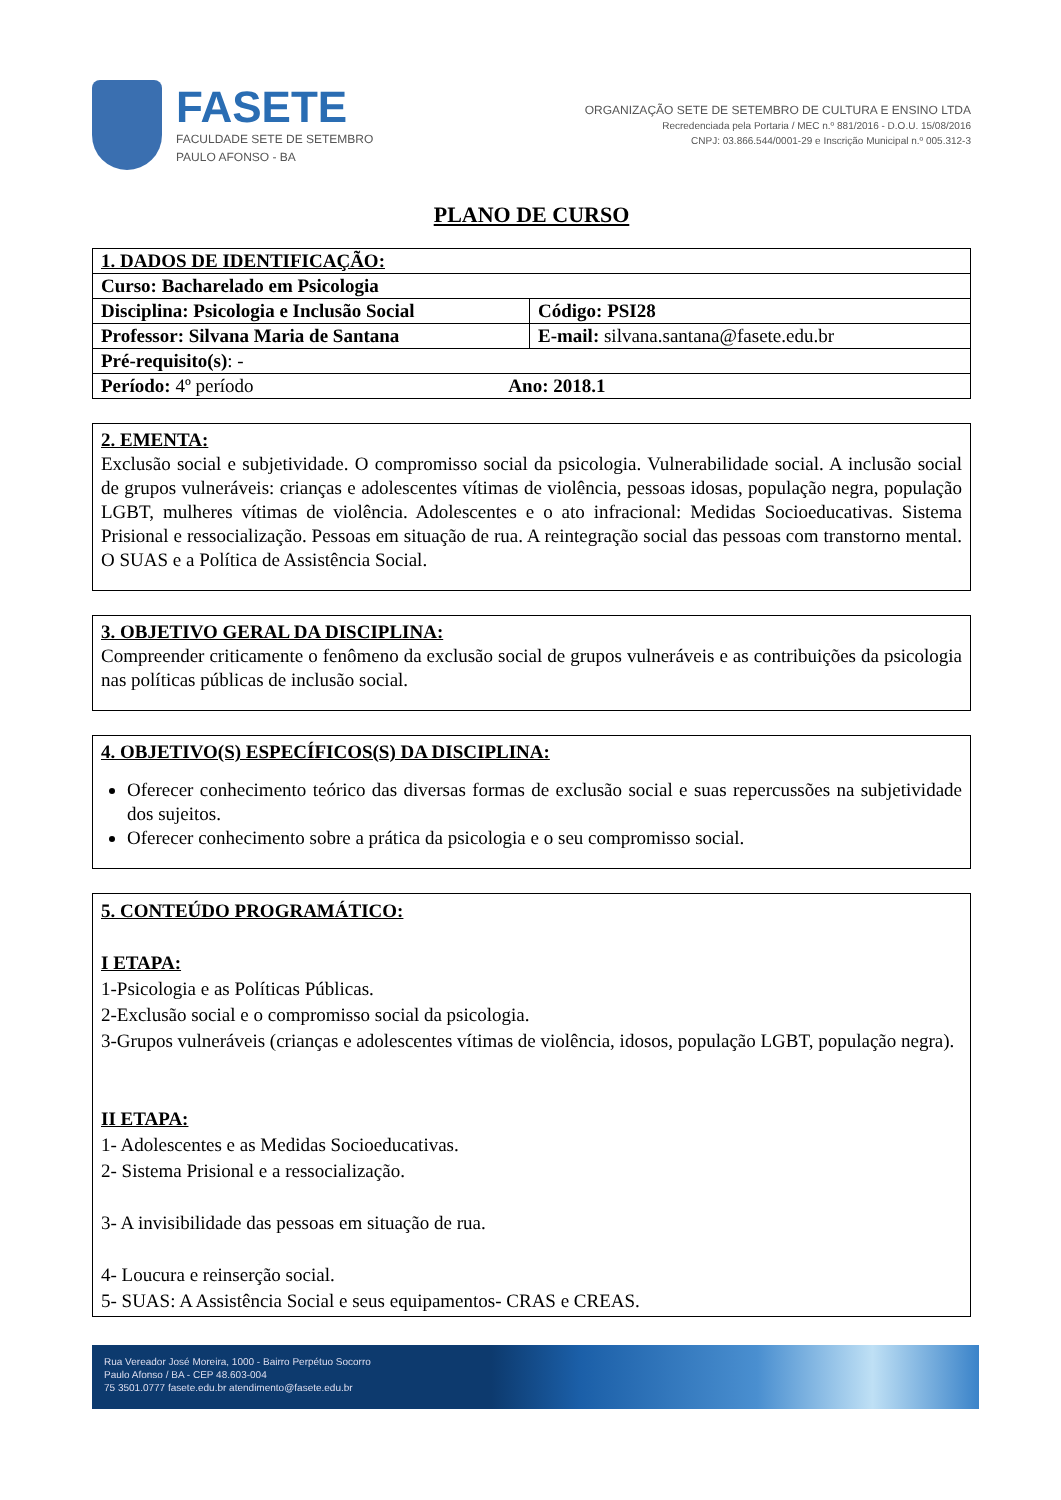FASETE
FACULDADE SETE DE SETEMBRO
PAULO AFONSO - BA
ORGANIZAÇÃO SETE DE SETEMBRO DE CULTURA E ENSINO LTDA
Recredenciada pela Portaria / MEC n.º 881/2016 - D.O.U. 15/08/2016
CNPJ: 03.866.544/0001-29 e Inscrição Municipal n.º 005.312-3
PLANO DE CURSO
| 1. DADOS DE IDENTIFICAÇÃO: | | |
| Curso: Bacharelado em Psicologia | | |
| Disciplina: Psicologia e Inclusão Social | | Código: PSI28 |
| Professor: Silvana Maria de Santana | E-mail: silvana.santana@fasete.edu.br | |
| Pré-requisito(s) : - | | |
| Período: 4º período Ano: 2018.1 | | |
2. EMENTA:
Exclusão social e subjetividade. O compromisso social da psicologia. Vulnerabilidade social. A inclusão social de grupos vulneráveis: crianças e adolescentes vítimas de violência, pessoas idosas, população negra, população LGBT, mulheres vítimas de violência. Adolescentes e o ato infracional: Medidas Socioeducativas. Sistema Prisional e ressocialização. Pessoas em situação de rua. A reintegração social das pessoas com transtorno mental. O SUAS e a Política de Assistência Social.
3. OBJETIVO GERAL DA DISCIPLINA:
Compreender criticamente o fenômeno da exclusão social de grupos vulneráveis e as contribuições da psicologia nas políticas públicas de inclusão social.
4. OBJETIVO(S) ESPECÍFICOS(S) DA DISCIPLINA:
Oferecer conhecimento teórico das diversas formas de exclusão social e suas repercussões na subjetividade dos sujeitos.
Oferecer conhecimento sobre a prática da psicologia e o seu compromisso social.
5. CONTEÚDO PROGRAMÁTICO:
I ETAPA:
1-Psicologia e as Políticas Públicas.
2-Exclusão social e o compromisso social da psicologia.
3-Grupos vulneráveis (crianças e adolescentes vítimas de violência, idosos, população LGBT, população negra).
II ETAPA:
1- Adolescentes e as Medidas Socioeducativas.
2- Sistema Prisional e a ressocialização.
3- A invisibilidade das pessoas em situação de rua.
4- Loucura e reinserção social.
5- SUAS: A Assistência Social e seus equipamentos- CRAS e CREAS.
Rua Vereador José Moreira, 1000 - Bairro Perpétuo Socorro
Paulo Afonso / BA - CEP 48.603-004
75 3501.0777 fasete.edu.br atendimento@fasete.edu.br